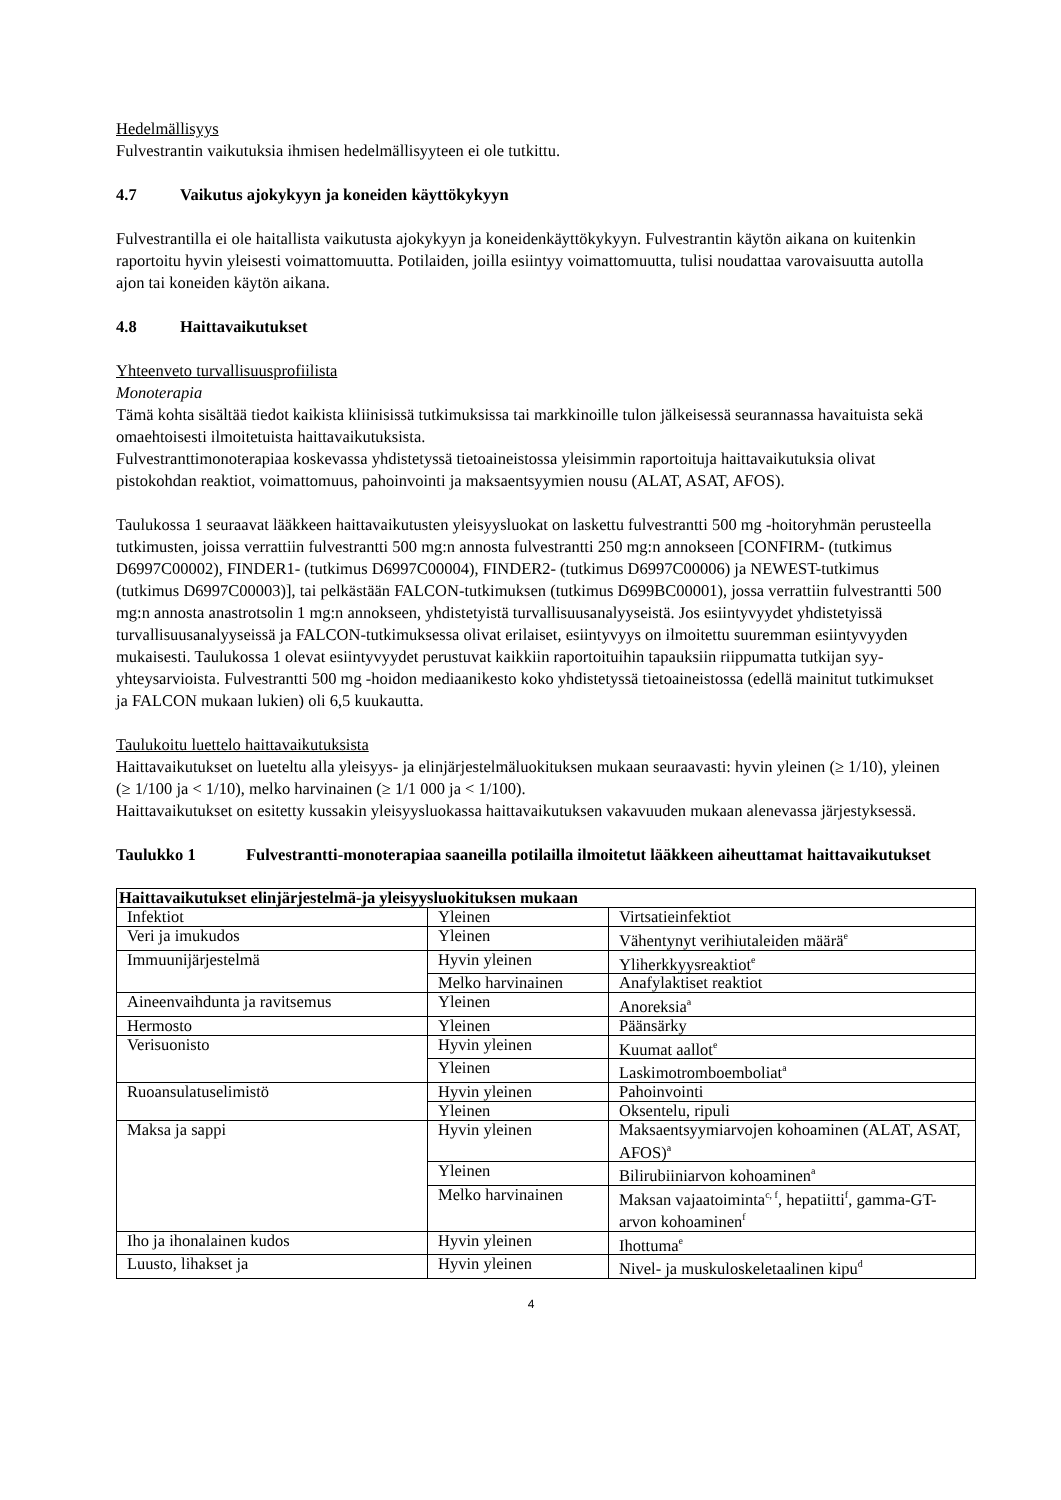Hedelmällisyys
Fulvestrantin vaikutuksia ihmisen hedelmällisyyteen ei ole tutkittu.
4.7 Vaikutus ajokykyyn ja koneiden käyttökykyyn
Fulvestrantilla ei ole haitallista vaikutusta ajokykyyn ja koneidenkäyttökykyyn. Fulvestrantin käytön aikana on kuitenkin raportoitu hyvin yleisesti voimattomuutta. Potilaiden, joilla esiintyy voimattomuutta, tulisi noudattaa varovaisuutta autolla ajon tai koneiden käytön aikana.
4.8 Haittavaikutukset
Yhteenveto turvallisuusprofiilista
Monoterapia
Tämä kohta sisältää tiedot kaikista kliinisissä tutkimuksissa tai markkinoille tulon jälkeisessä seurannassa havaituista sekä omaehtoisesti ilmoitetuista haittavaikutuksista.
Fulvestranttimonoterapiaa koskevassa yhdistetyssä tietoaineistossa yleisimmin raportoituja haittavaikutuksia olivat pistokohdan reaktiot, voimattomuus, pahoinvointi ja maksaentsyymien nousu (ALAT, ASAT, AFOS).
Taulukossa 1 seuraavat lääkkeen haittavaikutusten yleisyysluokat on laskettu fulvestrantti 500 mg -hoitoryhmän perusteella tutkimusten, joissa verrattiin fulvestrantti 500 mg:n annosta fulvestrantti 250 mg:n annokseen [CONFIRM- (tutkimus D6997C00002), FINDER1- (tutkimus D6997C00004), FINDER2- (tutkimus D6997C00006) ja NEWEST-tutkimus (tutkimus D6997C00003)], tai pelkästään FALCON-tutkimuksen (tutkimus D699BC00001), jossa verrattiin fulvestrantti 500 mg:n annosta anastrotsolin 1 mg:n annokseen, yhdistetyistä turvallisuusanalyyseistä. Jos esiintyvyydet yhdistetyissä turvallisuusanalyyseissä ja FALCON-tutkimuksessa olivat erilaiset, esiintyvyys on ilmoitettu suuremman esiintyvyyden mukaisesti. Taulukossa 1 olevat esiintyvyydet perustuvat kaikkiin raportoituihin tapauksiin riippumatta tutkijan syy-yhteysarvioista. Fulvestrantti 500 mg -hoidon mediaanikesto koko yhdistetyssä tietoaineistossa (edellä mainitut tutkimukset ja FALCON mukaan lukien) oli 6,5 kuukautta.
Taulukoitu luettelo haittavaikutuksista
Haittavaikutukset on lueteltu alla yleisyys- ja elinjärjestelmäluokituksen mukaan seuraavasti: hyvin yleinen (≥ 1/10), yleinen (≥ 1/100 ja < 1/10), melko harvinainen (≥ 1/1 000 ja < 1/100).
Haittavaikutukset on esitetty kussakin yleisyysluokassa haittavaikutuksen vakavuuden mukaan alenevassa järjestyksessä.
Taulukko 1 Fulvestrantti-monoterapiaa saaneilla potilailla ilmoitetut lääkkeen aiheuttamat haittavaikutukset
| Haittavaikutukset elinjärjestelmä-ja yleisyysluokituksen mukaan | | |
| --- | --- | --- |
| Infektiot | Yleinen | Virtsatieinfektiot |
| Veri ja imukudos | Yleinen | Vähentynyt verihiutaleiden määrä<sup>e</sup> |
| Immuunijärjestelmä | Hyvin yleinen | Yliherkkyysreaktiot<sup>e</sup> |
| | Melko harvinainen | Anafylaktiset reaktiot |
| Aineenvaihdunta ja ravitsemus | Yleinen | Anoreksia<sup>a</sup> |
| Hermosto | Yleinen | Päänsärky |
| Verisuonisto | Hyvin yleinen | Kuumat aallot<sup>e</sup> |
| | Yleinen | Laskimotromboemboliat<sup>a</sup> |
| Ruoansulatuselimistö | Hyvin yleinen | Pahoinvointi |
| | Yleinen | Oksentelu, ripuli |
| Maksa ja sappi | Hyvin yleinen | Maksaentsyymiarvojen kohoaminen (ALAT, ASAT, AFOS)<sup>a</sup> |
| | Yleinen | Bilirubiiniarvon kohoaminen<sup>a</sup> |
| | Melko harvinainen | Maksan vajaatoiminta<sup>c, f</sup>, hepatiitti<sup>f</sup>, gamma-GT-arvon kohoaminen<sup>f</sup> |
| Iho ja ihonalainen kudos | Hyvin yleinen | Ihottuma<sup>e</sup> |
| Luusto, lihakset ja | Hyvin yleinen | Nivel- ja muskuloskeletaalinen kipu<sup>d</sup> |
4